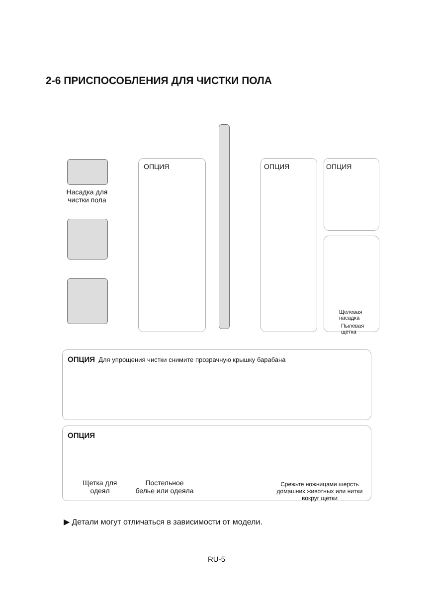2-6 ПРИСПОСОБЛЕНИЯ ДЛЯ ЧИСТКИ ПОЛА
Насадка для
чистки пола
ОПЦИЯ ОПЦИЯ ОПЦИЯ
Щелевая насадка
Пылевая щетка
ОПЦИЯ Для упрощения чистки снимите прозрачную крышку барабана
ОПЦИЯ
Щетка для
одеял
Постельное
белье или одеяла
Срежьте ножницами шерсть домашних животных или нитки вокруг щетки
▶ Детали могут отличаться в зависимости от модели.
RU-5